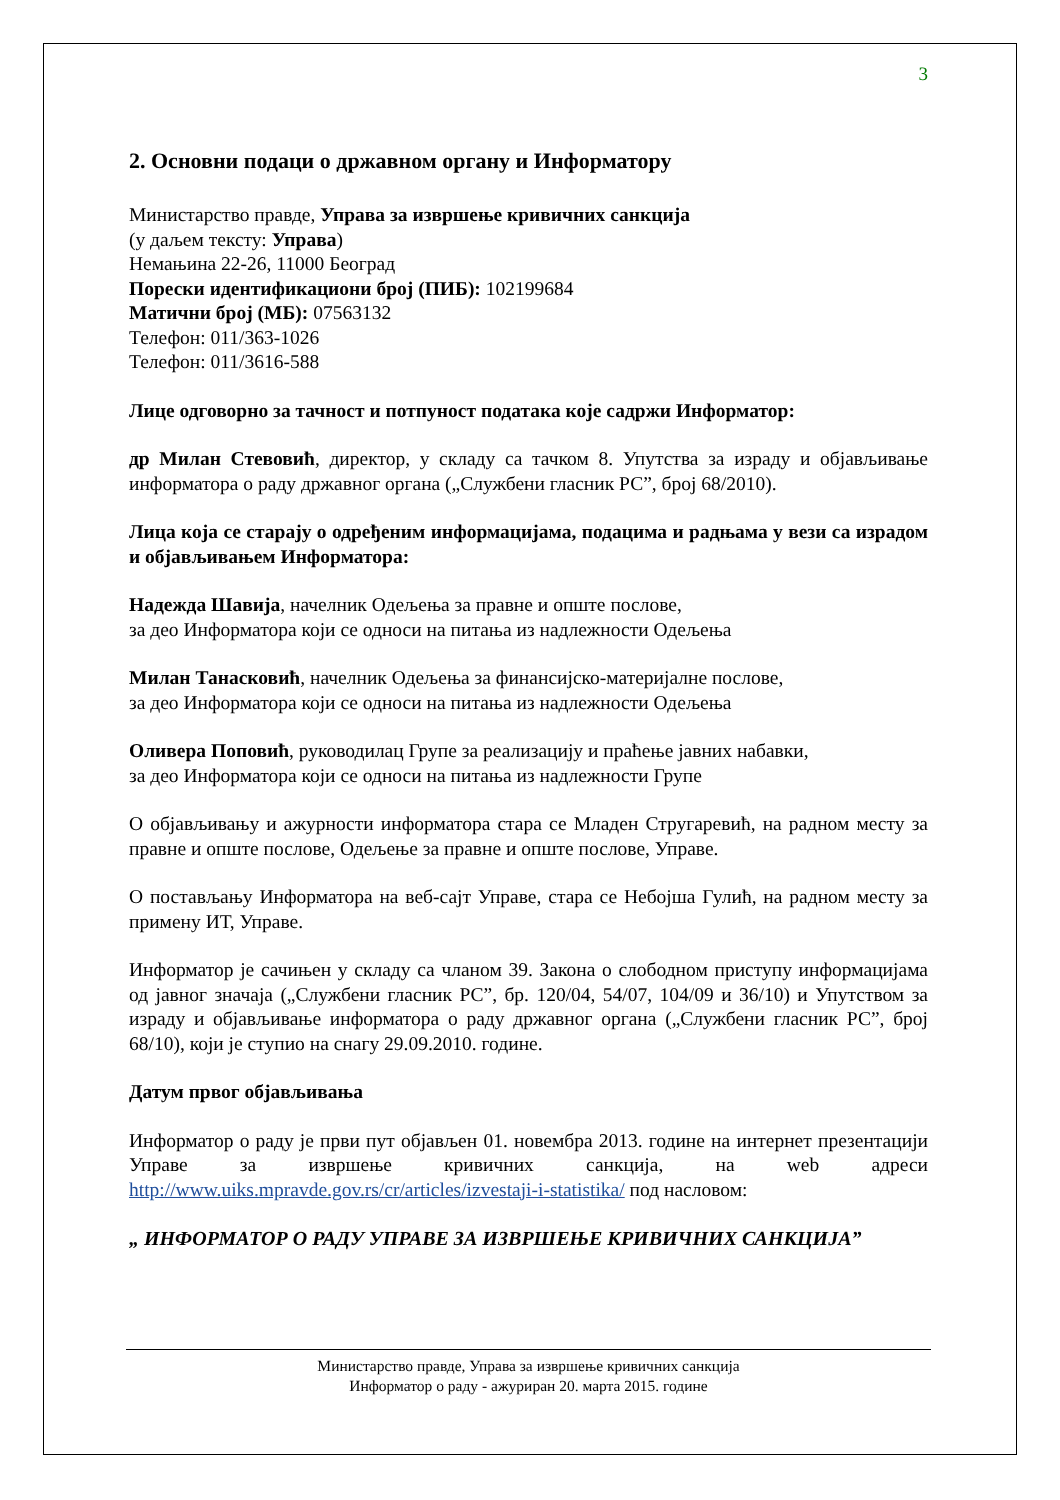3
2. Основни подаци о државном органу и Информатору
Министарство правде, Управа за извршење кривичних санкција
(у даљем тексту: Управа)
Немањина 22-26, 11000 Београд
Порески идентификациони број (ПИБ): 102199684
Матични број (МБ): 07563132
Телефон: 011/363-1026
Телефон: 011/3616-588
Лице одговорно за тачност и потпуност података које садржи Информатор:
др Милан Стевовић, директор, у складу са тачком 8. Упутства за израду и објављивање информатора о раду државног органа („Службени гласник РС”, број 68/2010).
Лица која се старају о одређеним информацијама, подацима и радњама у вези са израдом и објављивањем Информатора:
Надежда Шавија, начелник Одељења за правне и опште послове,
за део Информатора који се односи на питања из надлежности Одељења
Милан Танасковић, начелник Одељења за финансијско-материјалне послове,
за део Информатора који се односи на питања из надлежности Одељења
Оливера Поповић, руководилац Групе за реализацију и праћење јавних набавки,
за део Информатора који се односи на питања из надлежности Групе
О објављивању и ажурности информатора стара се Младен Стругаревић, на радном месту за правне и опште послове, Одељење за правне и опште послове, Управе.
О постављању Информатора на веб-сајт Управе, стара се Небојша Гулић, на радном месту за примену ИТ, Управе.
Информатор је сачињен у складу са чланом 39. Закона о слободном приступу информацијама од јавног значаја („Службени гласник РС”, бр. 120/04, 54/07, 104/09 и 36/10) и Упутством за израду и објављивање информатора о раду државног органа („Службени гласник РС”, број 68/10), који је ступио на снагу 29.09.2010. године.
Датум првог објављивања
Информатор о раду је први пут објављен 01. новембра 2013. године на интернет презентацији Управе за извршење кривичних санкција, на web адреси http://www.uiks.mpravde.gov.rs/cr/articles/izvestaji-i-statistika/ под насловом:
„ ИНФОРМАТОР О РАДУ УПРАВЕ ЗА ИЗВРШЕЊЕ КРИВИЧНИХ САНКЦИЈА”
Министарство правде, Управа за извршење кривичних санкција
Информатор о раду - ажуриран 20. марта 2015. године